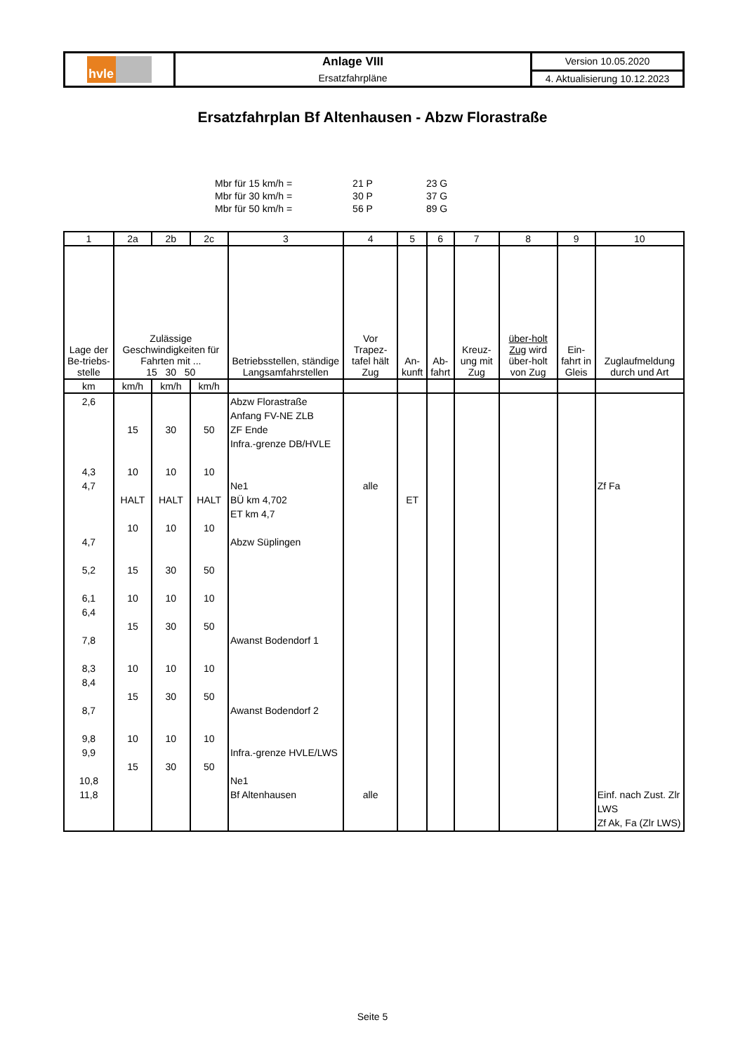| hvle | Anlage VIII | Version 10.05.2020 |
| | Ersatzfahrpläne | 4. Aktualisierung 10.12.2023 |
Ersatzfahrplan Bf Altenhausen - Abzw Florastraße
| Mbr für 15 km/h = | 21 P | 23 G |
| Mbr für 30 km/h = | 30 P | 37 G |
| Mbr für 50 km/h = | 56 P | 89 G |
| 1 | 2a | 2b | 2c | 3 | 4 | 5 | 6 | 7 | 8 | 9 | 10 |
| --- | --- | --- | --- | --- | --- | --- | --- | --- | --- | --- | --- |
| Lage der Be-triebs-stelle | Zulässige Geschwindigkeiten für Fahrten mit ... 15 30 50 | | | Betriebsstellen, ständige Langsamfahrstellen | Vor Trapez-tafel hält Zug | An-kunft | Ab-fahrt | Kreuz-ung mit Zug | über-holt Zug wird über-holt von Zug | Ein-fahrt in Gleis | Zuglaufmeldung durch und Art |
| km | km/h | km/h | km/h | | | | | | | | |
| 2,6 4,3 4,7 4,7 5,2 6,1 6,4 7,8 8,3 8,4 8,7 9,8 9,9 10,8 11,8 | 15 10 HALT 10 15 10 15 10 15 10 15 | 30 10 HALT 10 30 10 30 10 30 10 30 | 50 10 HALT 10 50 10 50 10 50 10 50 | Abzw Florastraße Anfang FV-NE ZLB ZF Ende Infra.-grenze DB/HVLE Ne1 BÜ km 4,702 ET km 4,7 Abzw Süplingen Awanst Bodendorf 1 Awanst Bodendorf 2 Infra.-grenze HVLE/LWS Ne1 Bf Altenhausen | alle alle | ET | | | | | Zf Fa Einf. nach Zust. Zlr LWS Zf Ak, Fa (Zlr LWS) |
Seite 5